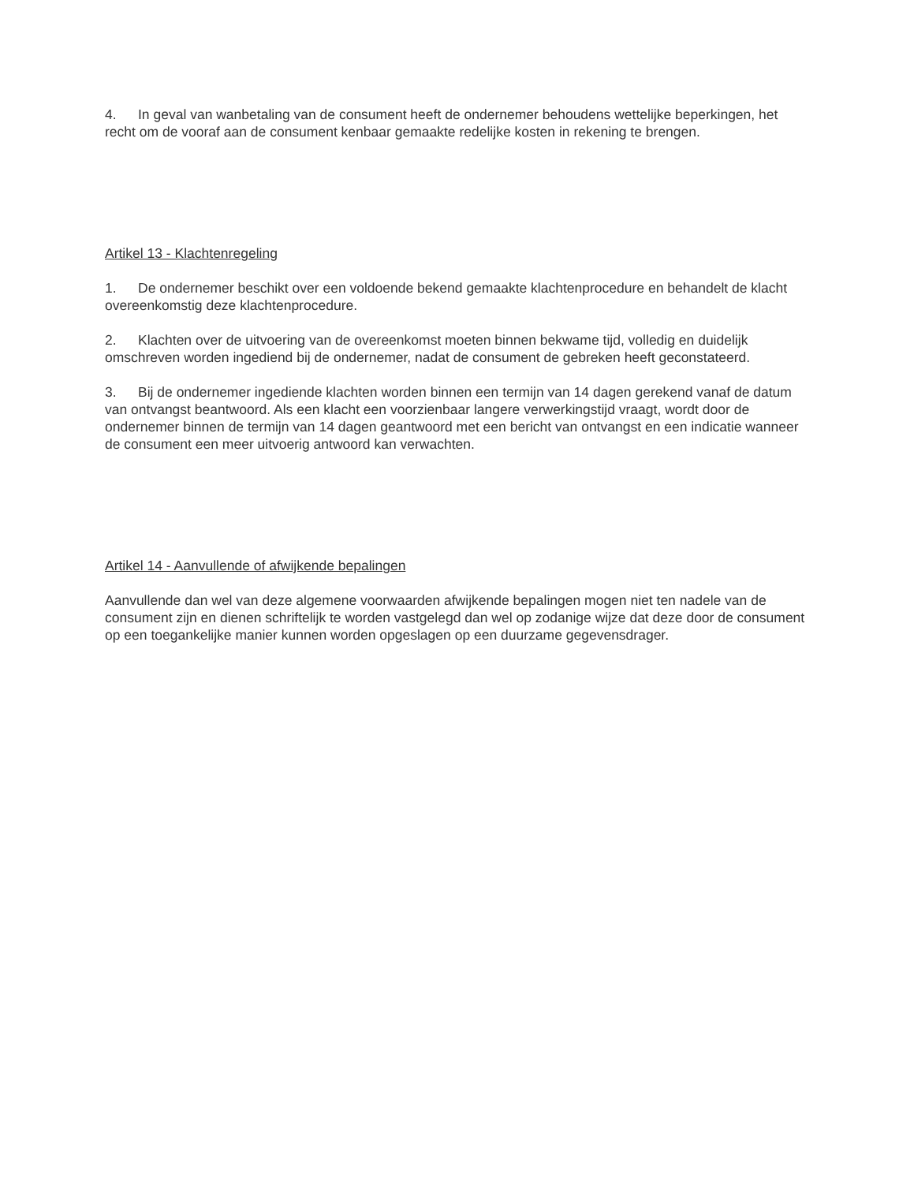4. In geval van wanbetaling van de consument heeft de ondernemer behoudens wettelijke beperkingen, het recht om de vooraf aan de consument kenbaar gemaakte redelijke kosten in rekening te brengen.
Artikel 13 - Klachtenregeling
1. De ondernemer beschikt over een voldoende bekend gemaakte klachtenprocedure en behandelt de klacht overeenkomstig deze klachtenprocedure.
2. Klachten over de uitvoering van de overeenkomst moeten binnen bekwame tijd, volledig en duidelijk omschreven worden ingediend bij de ondernemer, nadat de consument de gebreken heeft geconstateerd.
3. Bij de ondernemer ingediende klachten worden binnen een termijn van 14 dagen gerekend vanaf de datum van ontvangst beantwoord. Als een klacht een voorzienbaar langere verwerkingstijd vraagt, wordt door de ondernemer binnen de termijn van 14 dagen geantwoord met een bericht van ontvangst en een indicatie wanneer de consument een meer uitvoerig antwoord kan verwachten.
Artikel 14 - Aanvullende of afwijkende bepalingen
Aanvullende dan wel van deze algemene voorwaarden afwijkende bepalingen mogen niet ten nadele van de consument zijn en dienen schriftelijk te worden vastgelegd dan wel op zodanige wijze dat deze door de consument op een toegankelijke manier kunnen worden opgeslagen op een duurzame gegevensdrager.